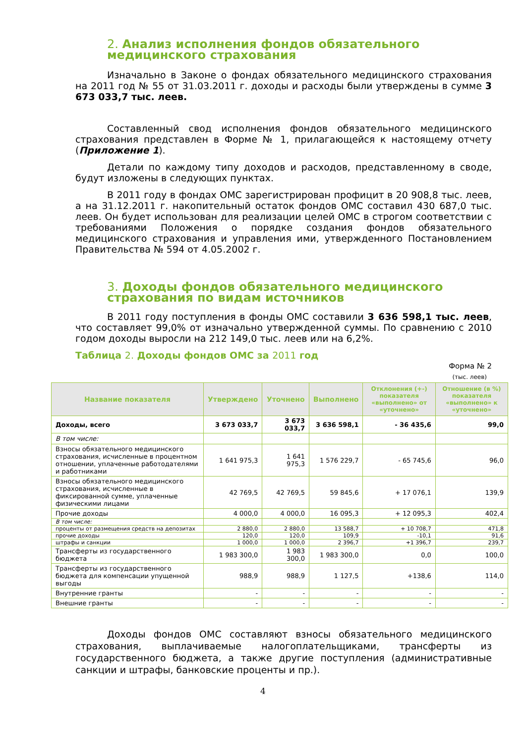2. Анализ исполнения фондов обязательного медицинского страхования
Изначально в Законе о фондах обязательного медицинского страхования на 2011 год № 55 от 31.03.2011 г. доходы и расходы были утверждены в сумме 3 673 033,7 тыс. леев.
Составленный свод исполнения фондов обязательного медицинского страхования представлен в Форме № 1, прилагающейся к настоящему отчету (Приложение 1).
Детали по каждому типу доходов и расходов, представленному в своде, будут изложены в следующих пунктах.
В 2011 году в фондах ОМС зарегистрирован профицит в 20 908,8 тыс. леев, а на 31.12.2011 г. накопительный остаток фондов ОМС составил 430 687,0 тыс. леев. Он будет использован для реализации целей ОМС в строгом соответствии с требованиями Положения о порядке создания фондов обязательного медицинского страхования и управления ими, утвержденного Постановлением Правительства № 594 от 4.05.2002 г.
3. Доходы фондов обязательного медицинского страхования по видам источников
В 2011 году поступления в фонды ОМС составили 3 636 598,1 тыс. леев, что составляет 99,0% от изначально утвержденной суммы. По сравнению с 2010 годом доходы выросли на 212 149,0 тыс. леев или на 6,2%.
Таблица 2. Доходы фондов ОМС за 2011 год
Форма № 2
(тыс. леев)
| Название показателя | Утверждено | Уточнено | Выполнено | Отклонения (+-) показателя «выполнено» от «уточнено» | Отношение (в %) показателя «выполнено» к «уточнено» |
| --- | --- | --- | --- | --- | --- |
| Доходы, всего | 3 673 033,7 | 3 673 033,7 | 3 636 598,1 | - 36 435,6 | 99,0 |
| В том числе: | | | | | |
| Взносы обязательного медицинского страхования, исчисленные в процентном отношении, уплаченные работодателями и работниками | 1 641 975,3 | 1 641 975,3 | 1 576 229,7 | - 65 745,6 | 96,0 |
| Взносы обязательного медицинского страхования, исчисленные в фиксированной сумме, уплаченные физическими лицами | 42 769,5 | 42 769,5 | 59 845,6 | + 17 076,1 | 139,9 |
| Прочие доходы | 4 000,0 | 4 000,0 | 16 095,3 | + 12 095,3 | 402,4 |
| В том числе: | | | | | |
| проценты от размещения средств на депозитах | 2 880,0 | 2 880,0 | 13 588,7 | + 10 708,7 | 471,8 |
| прочие доходы | 120,0 | 120,0 | 109,9 | -10,1 | 91,6 |
| штрафы и санкции | 1 000,0 | 1 000,0 | 2 396,7 | +1 396,7 | 239,7 |
| Трансферты из государственного бюджета | 1 983 300,0 | 1 983 300,0 | 1 983 300,0 | 0,0 | 100,0 |
| Трансферты из государственного бюджета для компенсации упущенной выгоды | 988,9 | 988,9 | 1 127,5 | +138,6 | 114,0 |
| Внутренние гранты | - | - | - | - | - |
| Внешние гранты | - | - | - | - | - |
Доходы фондов ОМС составляют взносы обязательного медицинского страхования, выплачиваемые налогоплательщиками, трансферты из государственного бюджета, а также другие поступления (административные санкции и штрафы, банковские проценты и пр.).
4